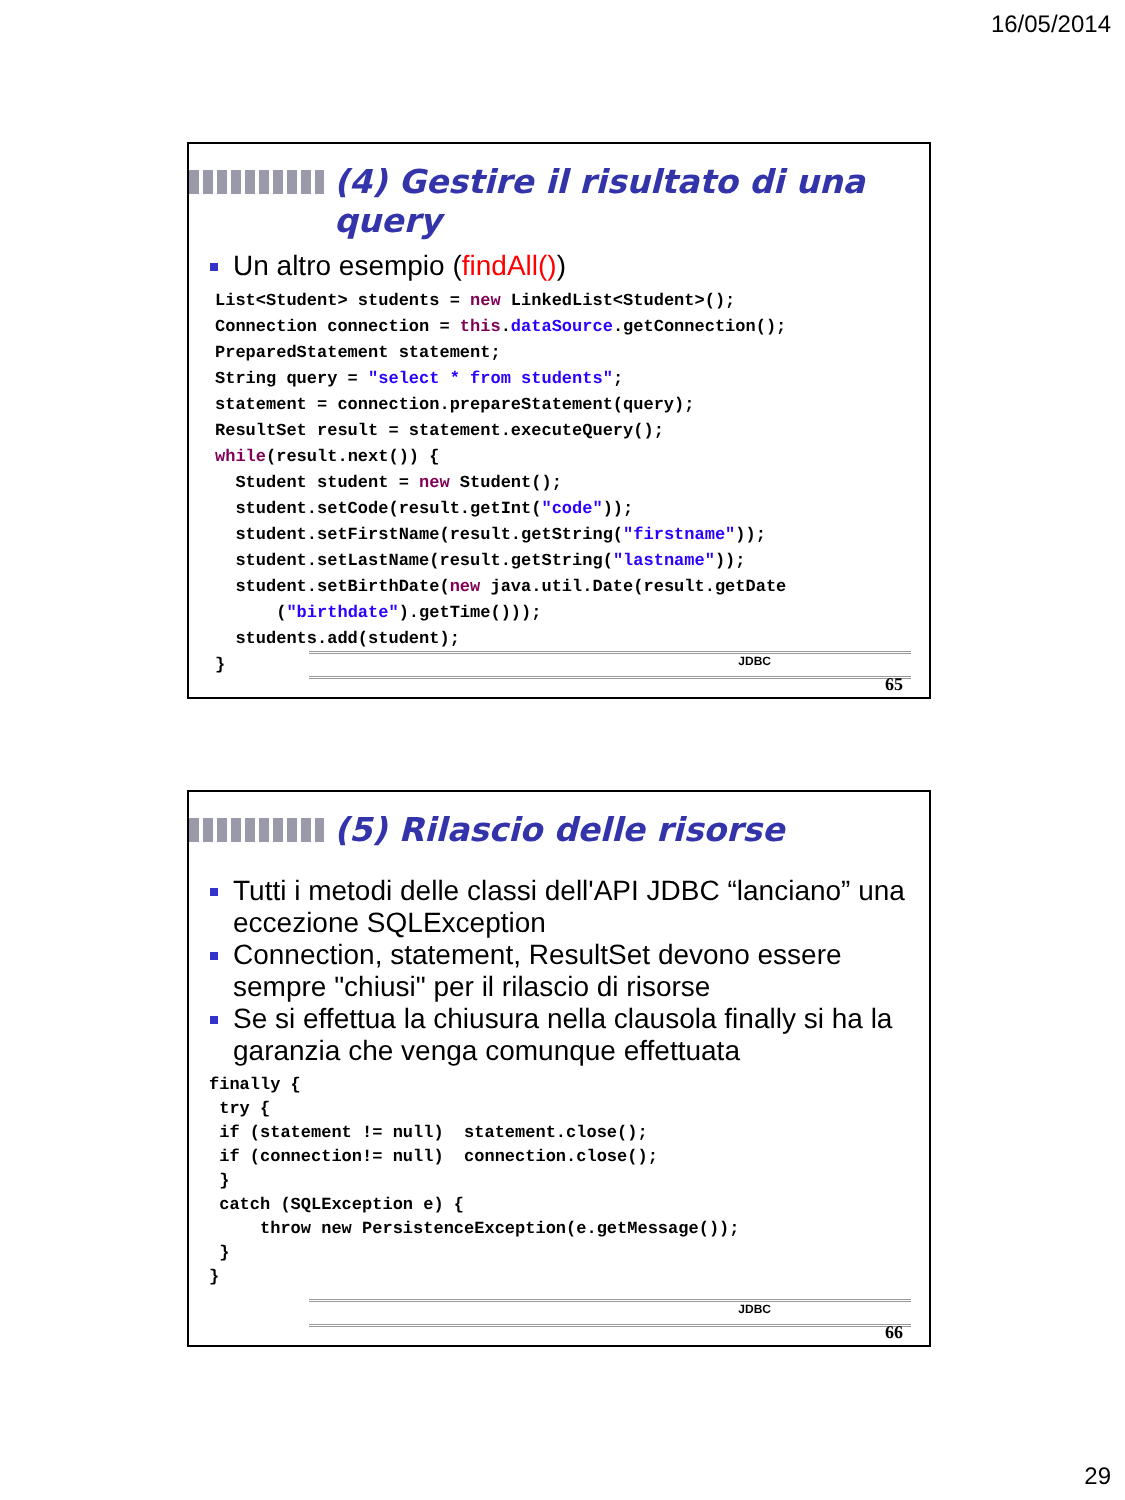16/05/2014
(4) Gestire il risultato di una query
Un altro esempio (findAll())
List<Student> students = new LinkedList<Student>();
Connection connection = this.dataSource.getConnection();
PreparedStatement statement;
String query = "select * from students";
statement = connection.prepareStatement(query);
ResultSet result = statement.executeQuery();
while(result.next()) {
  Student student = new Student();
  student.setCode(result.getInt("code"));
  student.setFirstName(result.getString("firstname"));
  student.setLastName(result.getString("lastname"));
  student.setBirthDate(new java.util.Date(result.getDate
      ("birthdate").getTime()));
  students.add(student);
}
JDBC
65
(5) Rilascio delle risorse
Tutti i metodi delle classi dell'API JDBC “lanciano” una eccezione SQLException
Connection, statement, ResultSet devono essere sempre "chiusi" per il rilascio di risorse
Se si effettua la chiusura nella clausola finally si ha la garanzia che venga comunque effettuata
finally {
 try {
 if (statement != null)  statement.close();
 if (connection!= null)  connection.close();
 }
 catch (SQLException e) {
     throw new PersistenceException(e.getMessage());
 }
}
JDBC
66
29